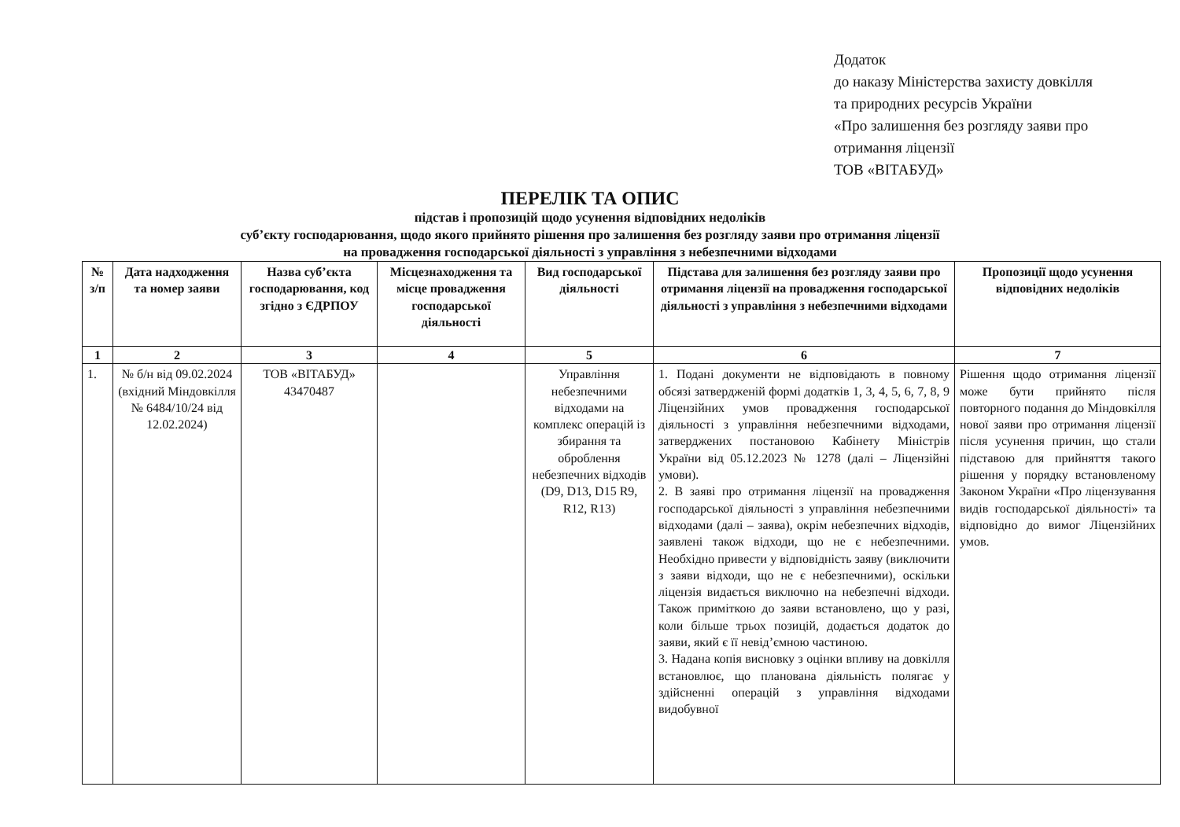Додаток
до наказу Міністерства захисту довкілля
та природних ресурсів України
«Про залишення без розгляду заяви про
отримання ліцензії
ТОВ «ВІТАБУД»
ПЕРЕЛІК ТА ОПИС
підстав і пропозицій щодо усунення відповідних недоліків
суб’єкту господарювання, щодо якого прийнято рішення про залишення без розгляду заяви про отримання ліцензії
на провадження господарської діяльності з управління з небезпечними відходами
| № з/п | Дата надходження та номер заяви | Назва суб’єкта господарювання, код згідно з ЄДРПОУ | Місцезнаходження та місце провадження господарської діяльності | Вид господарської діяльності | Підстава для залишення без розгляду заяви про отримання ліцензії на провадження господарської діяльності з управління з небезпечними відходами | Пропозиції щодо усунення відповідних недоліків |
| --- | --- | --- | --- | --- | --- | --- |
| 1 | 2 | 3 | 4 | 5 | 6 | 7 |
| 1. | № б/н від 09.02.2024 (вхідний Міндовкілля № 6484/10/24 від 12.02.2024) | ТОВ «ВІТАБУД» 43470487 | | Управління небезпечними відходами на комплекс операцій із збирання та оброблення небезпечних відходів (D9, D13, D15 R9, R12, R13) | 1. Подані документи не відповідають в повному обсязі затвердженій формі додатків 1, 3, 4, 5, 6, 7, 8, 9 Ліцензійних умов провадження господарської діяльності з управління небезпечними відходами, затверджених постановою Кабінету Міністрів України від 05.12.2023 № 1278 (далі – Ліцензійні умови). 2. В заяві про отримання ліцензії на провадження господарської діяльності з управління небезпечними відходами (далі – заява), окрім небезпечних відходів, заявлені також відходи, що не є небезпечними. Необхідно привести у відповідність заяву (виключити з заяви відходи, що не є небезпечними), оскільки ліцензія видається виключно на небезпечні відходи. Також приміткою до заяви встановлено, що у разі, коли більше трьох позицій, додається додаток до заяви, який є її невід’ємною частиною. 3. Надана копія висновку з оцінки впливу на довкілля встановлює, що планована діяльність полягає у здійсненні операцій з управління відходами видобувної | Рішення щодо отримання ліцензії може бути прийнято після повторного подання до Міндовкілля нової заяви про отримання ліцензії після усунення причин, що стали підставою для прийняття такого рішення у порядку встановленому Законом України «Про ліцензування видів господарської діяльності» та відповідно до вимог Ліцензійних умов. |